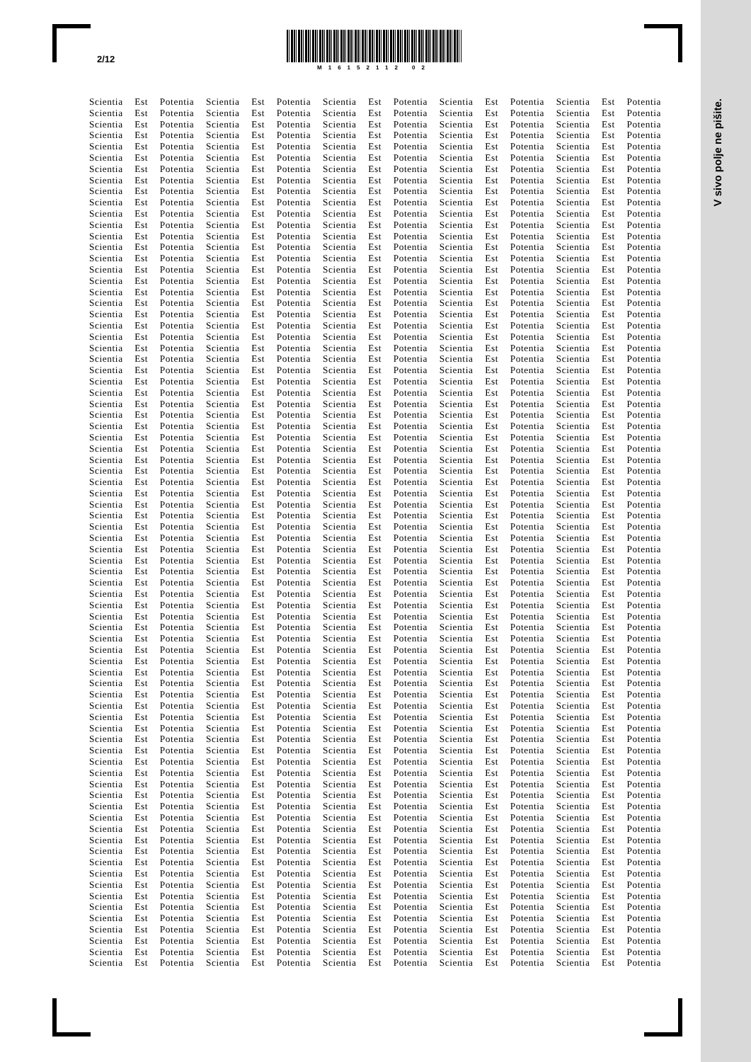V sivo polje ne pišite.
2/12
M16152112 02
Scientia Est Potentia Scientia Est Potentia Scientia Est Potentia Scientia Est Potentia Scientia Est Potentia
Scientia Est Potentia Scientia Est Potentia Scientia Est Potentia Scientia Est Potentia Scientia Est Potentia
Scientia Est Potentia Scientia Est Potentia Scientia Est Potentia Scientia Est Potentia Scientia Est Potentia
Scientia Est Potentia Scientia Est Potentia Scientia Est Potentia Scientia Est Potentia Scientia Est Potentia
Scientia Est Potentia Scientia Est Potentia Scientia Est Potentia Scientia Est Potentia Scientia Est Potentia
Scientia Est Potentia Scientia Est Potentia Scientia Est Potentia Scientia Est Potentia Scientia Est Potentia
Scientia Est Potentia Scientia Est Potentia Scientia Est Potentia Scientia Est Potentia Scientia Est Potentia
Scientia Est Potentia Scientia Est Potentia Scientia Est Potentia Scientia Est Potentia Scientia Est Potentia
Scientia Est Potentia Scientia Est Potentia Scientia Est Potentia Scientia Est Potentia Scientia Est Potentia
Scientia Est Potentia Scientia Est Potentia Scientia Est Potentia Scientia Est Potentia Scientia Est Potentia
Scientia Est Potentia Scientia Est Potentia Scientia Est Potentia Scientia Est Potentia Scientia Est Potentia
Scientia Est Potentia Scientia Est Potentia Scientia Est Potentia Scientia Est Potentia Scientia Est Potentia
Scientia Est Potentia Scientia Est Potentia Scientia Est Potentia Scientia Est Potentia Scientia Est Potentia
Scientia Est Potentia Scientia Est Potentia Scientia Est Potentia Scientia Est Potentia Scientia Est Potentia
Scientia Est Potentia Scientia Est Potentia Scientia Est Potentia Scientia Est Potentia Scientia Est Potentia
Scientia Est Potentia Scientia Est Potentia Scientia Est Potentia Scientia Est Potentia Scientia Est Potentia
Scientia Est Potentia Scientia Est Potentia Scientia Est Potentia Scientia Est Potentia Scientia Est Potentia
Scientia Est Potentia Scientia Est Potentia Scientia Est Potentia Scientia Est Potentia Scientia Est Potentia
Scientia Est Potentia Scientia Est Potentia Scientia Est Potentia Scientia Est Potentia Scientia Est Potentia
Scientia Est Potentia Scientia Est Potentia Scientia Est Potentia Scientia Est Potentia Scientia Est Potentia
Scientia Est Potentia Scientia Est Potentia Scientia Est Potentia Scientia Est Potentia Scientia Est Potentia
Scientia Est Potentia Scientia Est Potentia Scientia Est Potentia Scientia Est Potentia Scientia Est Potentia
Scientia Est Potentia Scientia Est Potentia Scientia Est Potentia Scientia Est Potentia Scientia Est Potentia
Scientia Est Potentia Scientia Est Potentia Scientia Est Potentia Scientia Est Potentia Scientia Est Potentia
Scientia Est Potentia Scientia Est Potentia Scientia Est Potentia Scientia Est Potentia Scientia Est Potentia
Scientia Est Potentia Scientia Est Potentia Scientia Est Potentia Scientia Est Potentia Scientia Est Potentia
Scientia Est Potentia Scientia Est Potentia Scientia Est Potentia Scientia Est Potentia Scientia Est Potentia
Scientia Est Potentia Scientia Est Potentia Scientia Est Potentia Scientia Est Potentia Scientia Est Potentia
Scientia Est Potentia Scientia Est Potentia Scientia Est Potentia Scientia Est Potentia Scientia Est Potentia
Scientia Est Potentia Scientia Est Potentia Scientia Est Potentia Scientia Est Potentia Scientia Est Potentia
Scientia Est Potentia Scientia Est Potentia Scientia Est Potentia Scientia Est Potentia Scientia Est Potentia
Scientia Est Potentia Scientia Est Potentia Scientia Est Potentia Scientia Est Potentia Scientia Est Potentia
Scientia Est Potentia Scientia Est Potentia Scientia Est Potentia Scientia Est Potentia Scientia Est Potentia
Scientia Est Potentia Scientia Est Potentia Scientia Est Potentia Scientia Est Potentia Scientia Est Potentia
Scientia Est Potentia Scientia Est Potentia Scientia Est Potentia Scientia Est Potentia Scientia Est Potentia
Scientia Est Potentia Scientia Est Potentia Scientia Est Potentia Scientia Est Potentia Scientia Est Potentia
Scientia Est Potentia Scientia Est Potentia Scientia Est Potentia Scientia Est Potentia Scientia Est Potentia
Scientia Est Potentia Scientia Est Potentia Scientia Est Potentia Scientia Est Potentia Scientia Est Potentia
Scientia Est Potentia Scientia Est Potentia Scientia Est Potentia Scientia Est Potentia Scientia Est Potentia
Scientia Est Potentia Scientia Est Potentia Scientia Est Potentia Scientia Est Potentia Scientia Est Potentia
Scientia Est Potentia Scientia Est Potentia Scientia Est Potentia Scientia Est Potentia Scientia Est Potentia
Scientia Est Potentia Scientia Est Potentia Scientia Est Potentia Scientia Est Potentia Scientia Est Potentia
Scientia Est Potentia Scientia Est Potentia Scientia Est Potentia Scientia Est Potentia Scientia Est Potentia
Scientia Est Potentia Scientia Est Potentia Scientia Est Potentia Scientia Est Potentia Scientia Est Potentia
Scientia Est Potentia Scientia Est Potentia Scientia Est Potentia Scientia Est Potentia Scientia Est Potentia
Scientia Est Potentia Scientia Est Potentia Scientia Est Potentia Scientia Est Potentia Scientia Est Potentia
Scientia Est Potentia Scientia Est Potentia Scientia Est Potentia Scientia Est Potentia Scientia Est Potentia
Scientia Est Potentia Scientia Est Potentia Scientia Est Potentia Scientia Est Potentia Scientia Est Potentia
Scientia Est Potentia Scientia Est Potentia Scientia Est Potentia Scientia Est Potentia Scientia Est Potentia
Scientia Est Potentia Scientia Est Potentia Scientia Est Potentia Scientia Est Potentia Scientia Est Potentia
Scientia Est Potentia Scientia Est Potentia Scientia Est Potentia Scientia Est Potentia Scientia Est Potentia
Scientia Est Potentia Scientia Est Potentia Scientia Est Potentia Scientia Est Potentia Scientia Est Potentia
Scientia Est Potentia Scientia Est Potentia Scientia Est Potentia Scientia Est Potentia Scientia Est Potentia
Scientia Est Potentia Scientia Est Potentia Scientia Est Potentia Scientia Est Potentia Scientia Est Potentia
Scientia Est Potentia Scientia Est Potentia Scientia Est Potentia Scientia Est Potentia Scientia Est Potentia
Scientia Est Potentia Scientia Est Potentia Scientia Est Potentia Scientia Est Potentia Scientia Est Potentia
Scientia Est Potentia Scientia Est Potentia Scientia Est Potentia Scientia Est Potentia Scientia Est Potentia
Scientia Est Potentia Scientia Est Potentia Scientia Est Potentia Scientia Est Potentia Scientia Est Potentia
Scientia Est Potentia Scientia Est Potentia Scientia Est Potentia Scientia Est Potentia Scientia Est Potentia
Scientia Est Potentia Scientia Est Potentia Scientia Est Potentia Scientia Est Potentia Scientia Est Potentia
Scientia Est Potentia Scientia Est Potentia Scientia Est Potentia Scientia Est Potentia Scientia Est Potentia
Scientia Est Potentia Scientia Est Potentia Scientia Est Potentia Scientia Est Potentia Scientia Est Potentia
Scientia Est Potentia Scientia Est Potentia Scientia Est Potentia Scientia Est Potentia Scientia Est Potentia
Scientia Est Potentia Scientia Est Potentia Scientia Est Potentia Scientia Est Potentia Scientia Est Potentia
Scientia Est Potentia Scientia Est Potentia Scientia Est Potentia Scientia Est Potentia Scientia Est Potentia
Scientia Est Potentia Scientia Est Potentia Scientia Est Potentia Scientia Est Potentia Scientia Est Potentia
Scientia Est Potentia Scientia Est Potentia Scientia Est Potentia Scientia Est Potentia Scientia Est Potentia
Scientia Est Potentia Scientia Est Potentia Scientia Est Potentia Scientia Est Potentia Scientia Est Potentia
Scientia Est Potentia Scientia Est Potentia Scientia Est Potentia Scientia Est Potentia Scientia Est Potentia
Scientia Est Potentia Scientia Est Potentia Scientia Est Potentia Scientia Est Potentia Scientia Est Potentia
Scientia Est Potentia Scientia Est Potentia Scientia Est Potentia Scientia Est Potentia Scientia Est Potentia
Scientia Est Potentia Scientia Est Potentia Scientia Est Potentia Scientia Est Potentia Scientia Est Potentia
Scientia Est Potentia Scientia Est Potentia Scientia Est Potentia Scientia Est Potentia Scientia Est Potentia
Scientia Est Potentia Scientia Est Potentia Scientia Est Potentia Scientia Est Potentia Scientia Est Potentia
Scientia Est Potentia Scientia Est Potentia Scientia Est Potentia Scientia Est Potentia Scientia Est Potentia
Scientia Est Potentia Scientia Est Potentia Scientia Est Potentia Scientia Est Potentia Scientia Est Potentia
Scientia Est Potentia Scientia Est Potentia Scientia Est Potentia Scientia Est Potentia Scientia Est Potentia
Scientia Est Potentia Scientia Est Potentia Scientia Est Potentia Scientia Est Potentia Scientia Est Potentia